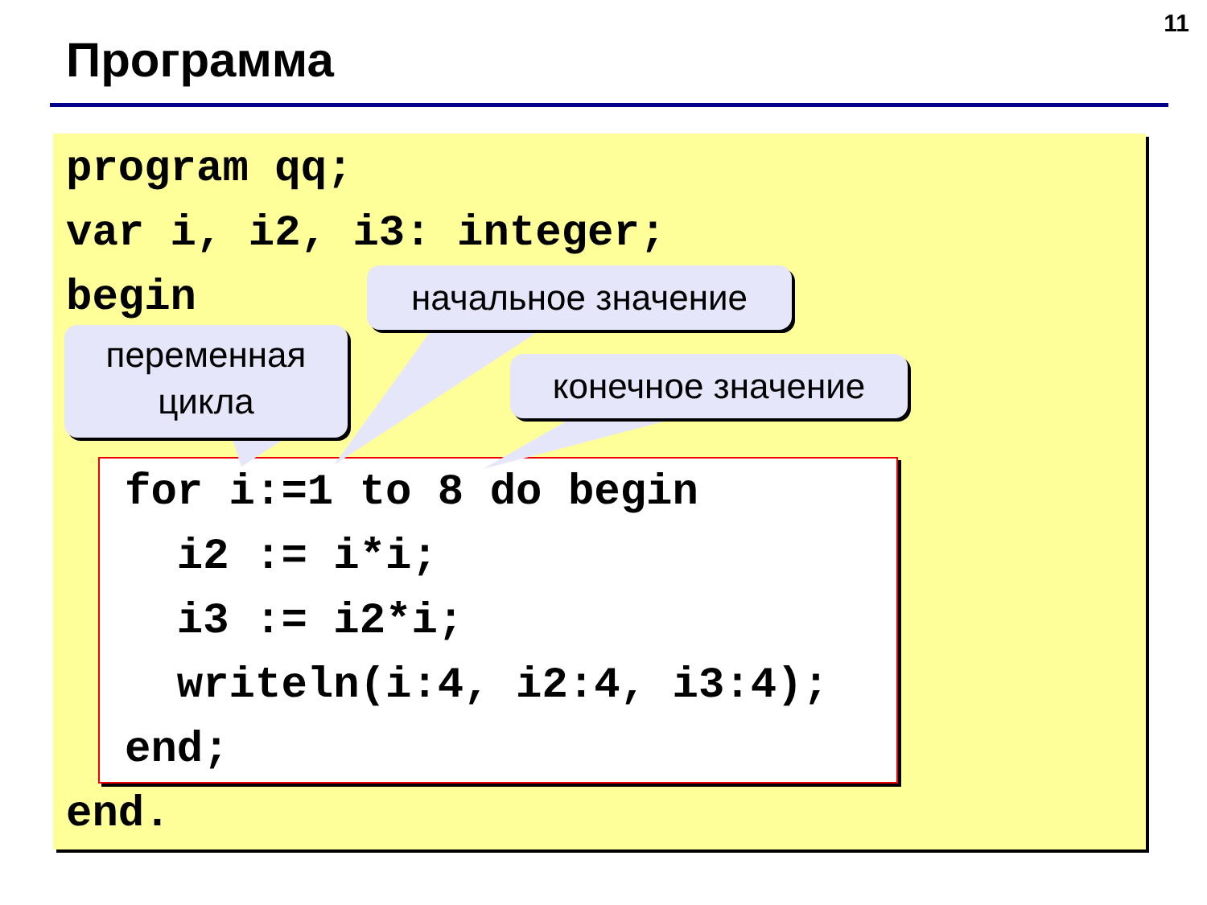11
Программа
program qq; var i, i2, i3: integer; begin
for i:=1 to 8 do begin i2 := i*i; i3 := i2*i; writeln(i:4, i2:4, i3:4); end;
end.
переменная
цикла
начальное значение
конечное значение